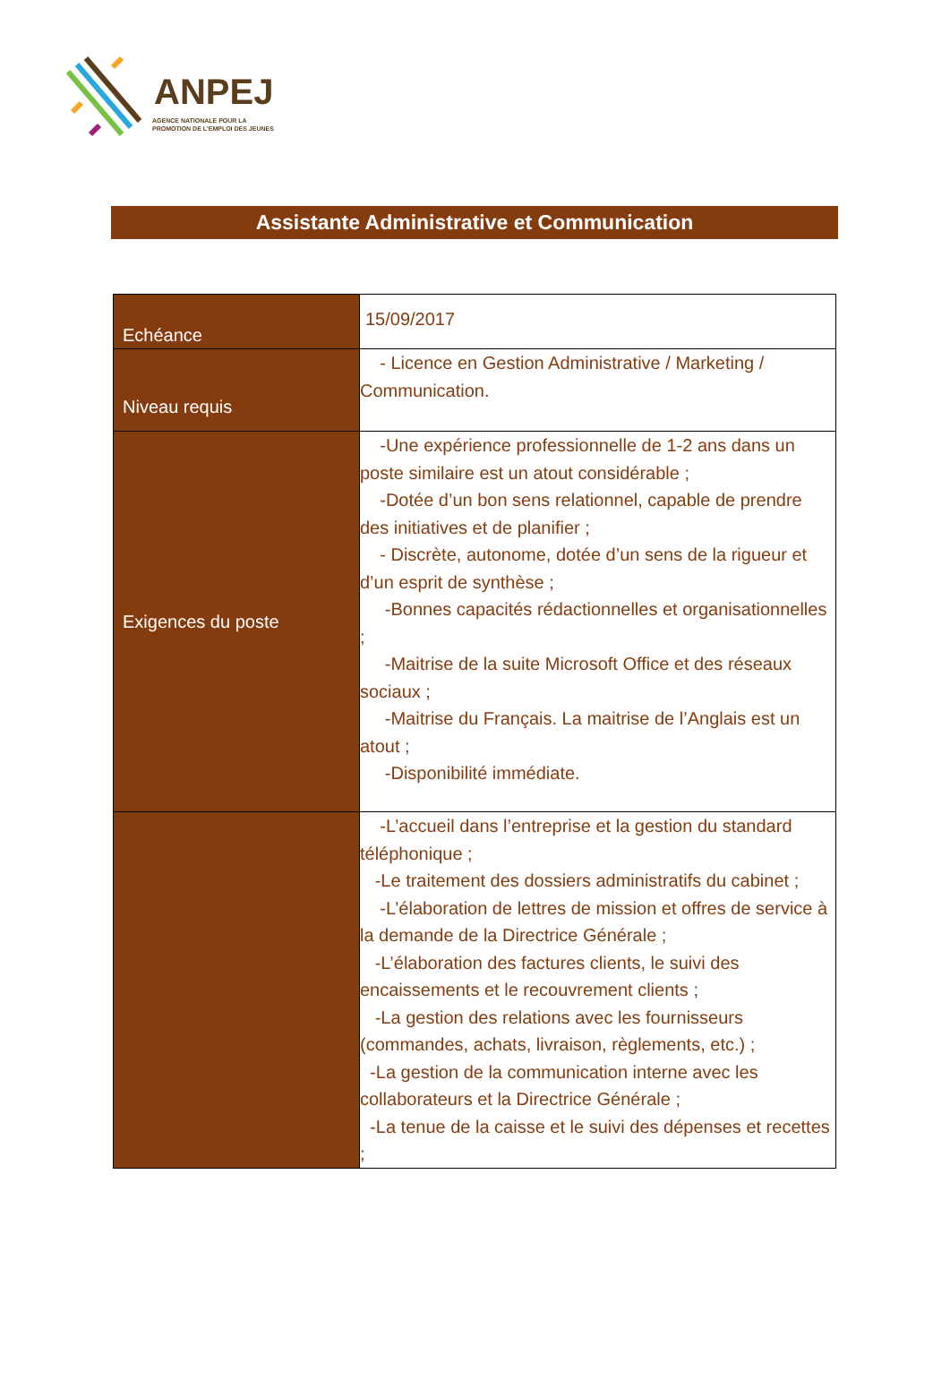ANPEJ
AGENCE NATIONALE POUR LA
PROMOTION DE L'EMPLOI DES JEUNES
Assistante Administrative et Communication
| Echéance | 15/09/2017 |
| Niveau requis | - Licence en Gestion Administrative / Marketing / Communication. |
| Exigences du poste | -Une expérience professionnelle de 1-2 ans dans un poste similaire est un atout considérable ; -Dotée d’un bon sens relationnel, capable de prendre des initiatives et de planifier ; - Discrète, autonome, dotée d’un sens de la rigueur et d’un esprit de synthèse ; -Bonnes capacités rédactionnelles et organisationnelles ; -Maitrise de la suite Microsoft Office et des réseaux sociaux ; -Maitrise du Français. La maitrise de l’Anglais est un atout ; -Disponibilité immédiate. |
| | -L’accueil dans l’entreprise et la gestion du standard téléphonique ; -Le traitement des dossiers administratifs du cabinet ; -L’élaboration de lettres de mission et offres de service à la demande de la Directrice Générale ; -L’élaboration des factures clients, le suivi des encaissements et le recouvrement clients ; -La gestion des relations avec les fournisseurs (commandes, achats, livraison, règlements, etc.) ; -La gestion de la communication interne avec les collaborateurs et la Directrice Générale ; -La tenue de la caisse et le suivi des dépenses et recettes ; |